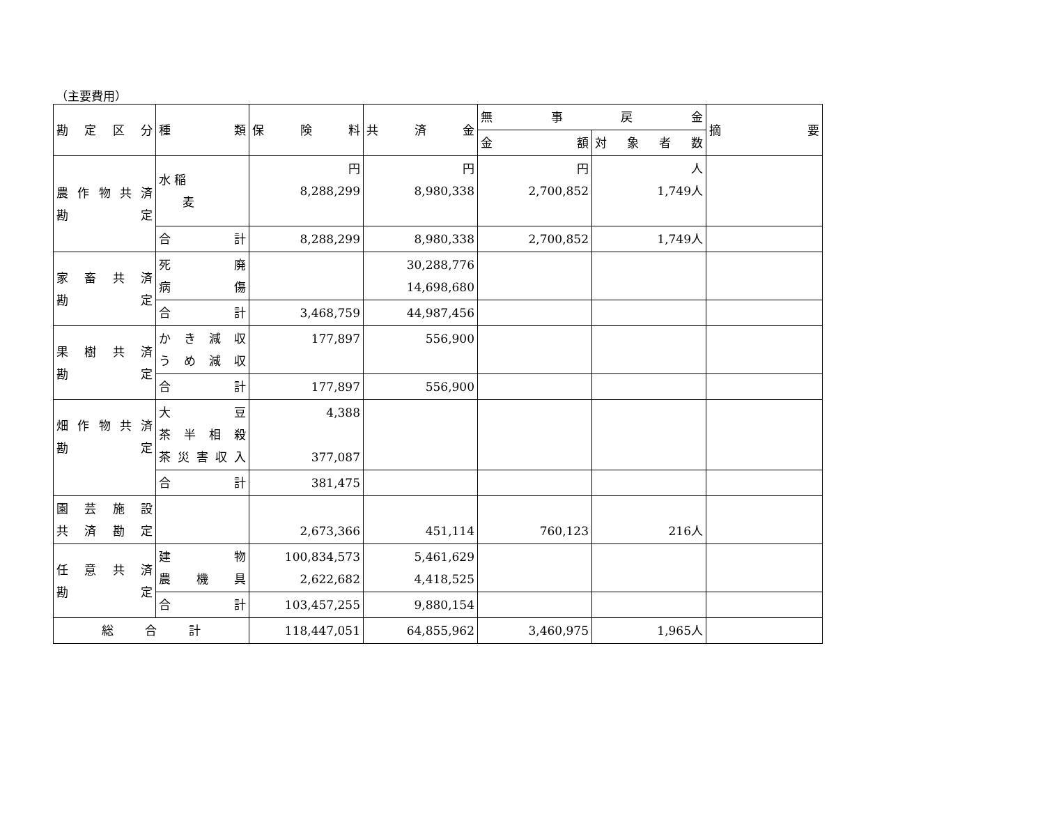（主要費用）
| 勘 定 区 分 | 種 類 | 保 険 料 | 共 済 金 | 無 事 戻 金 | | 摘 要 |
| --- | --- | --- | --- | --- | --- | --- |
| | | | | 金 額 | 対 象 者 数 | |
| 農作物共済 勘 定 | 水 稲 麦 | 円 8,288,299 | 円 8,980,338 | 円 2,700,852 | 人 1,749人 | |
| | 合 計 | 8,288,299 | 8,980,338 | 2,700,852 | 1,749人 | |
| 家 畜 共 済 勘 定 | 死 廃 病 傷 | | 30,288,776 14,698,680 | | | |
| | 合 計 | 3,468,759 | 44,987,456 | | | |
| 果 樹 共 済 勘 定 | かき減収 うめ減収 | 177,897 | 556,900 | | | |
| | 合 計 | 177,897 | 556,900 | | | |
| 畑作物共済 勘 定 | 大 豆 茶半相殺 茶災害収入 | 4,388 377,087 | | | | |
| | 合 計 | 381,475 | | | | |
| 園 芸 施 設 共 済 勘 定 | | 2,673,366 | 451,114 | 760,123 | 216人 | |
| 任 意 共 済 勘 定 | 建 物 農 機 具 | 100,834,573 2,622,682 | 5,461,629 4,418,525 | | | |
| | 合 計 | 103,457,255 | 9,880,154 | | | |
| 総 合 計 | | 118,447,051 | 64,855,962 | 3,460,975 | 1,965人 | |